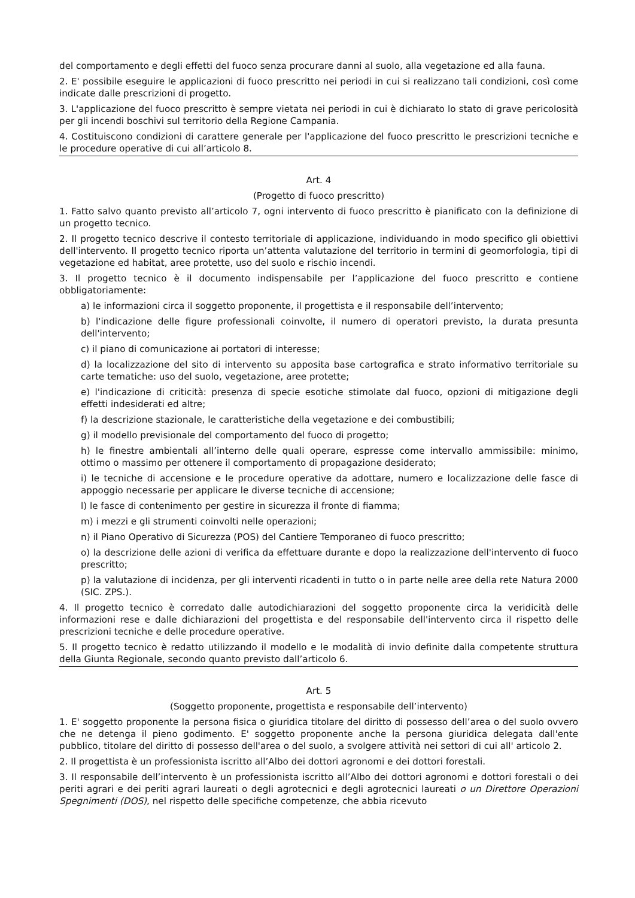del comportamento e degli effetti del fuoco senza procurare danni al suolo, alla vegetazione ed alla fauna.
2. E' possibile eseguire le applicazioni di fuoco prescritto nei periodi in cui si realizzano tali condizioni, così come indicate dalle prescrizioni di progetto.
3. L'applicazione del fuoco prescritto è sempre vietata nei periodi in cui è dichiarato lo stato di grave pericolosità per gli incendi boschivi sul territorio della Regione Campania.
4. Costituiscono condizioni di carattere generale per l'applicazione del fuoco prescritto le prescrizioni tecniche e le procedure operative di cui all’articolo 8.
Art. 4
(Progetto di fuoco prescritto)
1. Fatto salvo quanto previsto all’articolo 7, ogni intervento di fuoco prescritto è pianificato con la definizione di un progetto tecnico.
2. Il progetto tecnico descrive il contesto territoriale di applicazione, individuando in modo specifico gli obiettivi dell'intervento. Il progetto tecnico riporta un’attenta valutazione del territorio in termini di geomorfologia, tipi di vegetazione ed habitat, aree protette, uso del suolo e rischio incendi.
3. Il progetto tecnico è il documento indispensabile per l’applicazione del fuoco prescritto e contiene obbligatoriamente:
a) le informazioni circa il soggetto proponente, il progettista e il responsabile dell’intervento;
b) l'indicazione delle figure professionali coinvolte, il numero di operatori previsto, la durata presunta dell'intervento;
c) il piano di comunicazione ai portatori di interesse;
d) la localizzazione del sito di intervento su apposita base cartografica e strato informativo territoriale su carte tematiche: uso del suolo, vegetazione, aree protette;
e) l'indicazione di criticità: presenza di specie esotiche stimolate dal fuoco, opzioni di mitigazione degli effetti indesiderati ed altre;
f) la descrizione stazionale, le caratteristiche della vegetazione e dei combustibili;
g) il modello previsionale del comportamento del fuoco di progetto;
h) le finestre ambientali all’interno delle quali operare, espresse come intervallo ammissibile: minimo, ottimo o massimo per ottenere il comportamento di propagazione desiderato;
i) le tecniche di accensione e le procedure operative da adottare, numero e localizzazione delle fasce di appoggio necessarie per applicare le diverse tecniche di accensione;
l) le fasce di contenimento per gestire in sicurezza il fronte di fiamma;
m) i mezzi e gli strumenti coinvolti nelle operazioni;
n) il Piano Operativo di Sicurezza (POS) del Cantiere Temporaneo di fuoco prescritto;
o) la descrizione delle azioni di verifica da effettuare durante e dopo la realizzazione dell'intervento di fuoco prescritto;
p) la valutazione di incidenza, per gli interventi ricadenti in tutto o in parte nelle aree della rete Natura 2000 (SIC. ZPS.).
4. Il progetto tecnico è corredato dalle autodichiarazioni del soggetto proponente circa la veridicità delle informazioni rese e dalle dichiarazioni del progettista e del responsabile dell'intervento circa il rispetto delle prescrizioni tecniche e delle procedure operative.
5. Il progetto tecnico è redatto utilizzando il modello e le modalità di invio definite dalla competente struttura della Giunta Regionale, secondo quanto previsto dall’articolo 6.
Art. 5
(Soggetto proponente, progettista e responsabile dell’intervento)
1. E' soggetto proponente la persona fisica o giuridica titolare del diritto di possesso dell’area o del suolo ovvero che ne detenga il pieno godimento. E' soggetto proponente anche la persona giuridica delegata dall'ente pubblico, titolare del diritto di possesso dell'area o del suolo, a svolgere attività nei settori di cui all' articolo 2.
2. Il progettista è un professionista iscritto all’Albo dei dottori agronomi e dei dottori forestali.
3. Il responsabile dell’intervento è un professionista iscritto all’Albo dei dottori agronomi e dottori forestali o dei periti agrari e dei periti agrari laureati o degli agrotecnici e degli agrotecnici laureati o un Direttore Operazioni Spegnimenti (DOS), nel rispetto delle specifiche competenze, che abbia ricevuto